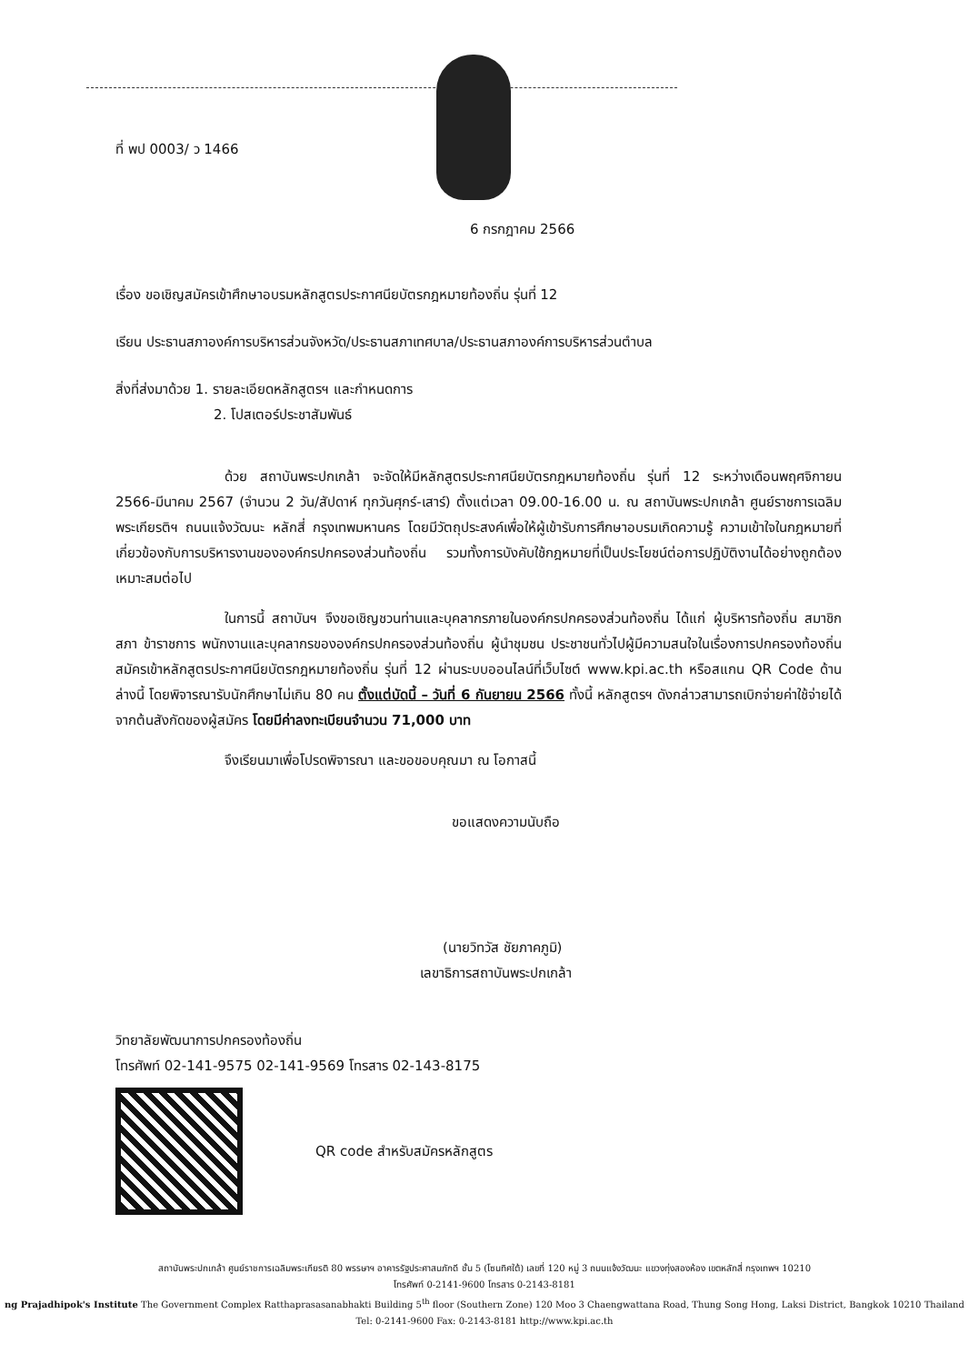ที่ พป 0003/ ว 1466
6 กรกฎาคม 2566
เรื่อง ขอเชิญสมัครเข้าศึกษาอบรมหลักสูตรประกาศนียบัตรกฎหมายท้องถิ่น รุ่นที่ 12
เรียน ประธานสภาองค์การบริหารส่วนจังหวัด/ประธานสภาเทศบาล/ประธานสภาองค์การบริหารส่วนตำบล
สิ่งที่ส่งมาด้วย 1. รายละเอียดหลักสูตรฯ และกำหนดการ
2. โปสเตอร์ประชาสัมพันธ์
ด้วย สถาบันพระปกเกล้า จะจัดให้มีหลักสูตรประกาศนียบัตรกฎหมายท้องถิ่น รุ่นที่ 12 ระหว่างเดือนพฤศจิกายน 2566-มีนาคม 2567 (จำนวน 2 วัน/สัปดาห์ ทุกวันศุกร์-เสาร์) ตั้งแต่เวลา 09.00-16.00 น. ณ สถาบันพระปกเกล้า ศูนย์ราชการเฉลิมพระเกียรติฯ ถนนแจ้งวัฒนะ หลักสี่ กรุงเทพมหานคร โดยมีวัตถุประสงค์เพื่อให้ผู้เข้ารับการศึกษาอบรมเกิดความรู้ ความเข้าใจในกฎหมายที่เกี่ยวข้องกับการบริหารงานขององค์กรปกครองส่วนท้องถิ่น รวมทั้งการบังคับใช้กฎหมายที่เป็นประโยชน์ต่อการปฏิบัติงานได้อย่างถูกต้องเหมาะสมต่อไป
ในการนี้ สถาบันฯ จึงขอเชิญชวนท่านและบุคลากรภายในองค์กรปกครองส่วนท้องถิ่น ได้แก่ ผู้บริหารท้องถิ่น สมาชิกสภา ข้าราชการ พนักงานและบุคลากรขององค์กรปกครองส่วนท้องถิ่น ผู้นำชุมชน ประชาชนทั่วไปผู้มีความสนใจในเรื่องการปกครองท้องถิ่น สมัครเข้าหลักสูตรประกาศนียบัตรกฎหมายท้องถิ่น รุ่นที่ 12 ผ่านระบบออนไลน์ที่เว็บไซต์ www.kpi.ac.th หรือสแกน QR Code ด้านล่างนี้ โดยพิจารณารับนักศึกษาไม่เกิน 80 คน ตั้งแต่บัดนี้ – วันที่ 6 กันยายน 2566 ทั้งนี้ หลักสูตรฯ ดังกล่าวสามารถเบิกจ่ายค่าใช้จ่ายได้จากต้นสังกัดของผู้สมัคร โดยมีค่าลงทะเบียนจำนวน 71,000 บาท
จึงเรียนมาเพื่อโปรดพิจารณา และขอขอบคุณมา ณ โอกาสนี้
ขอแสดงความนับถือ
(นายวิทวัส ชัยภาคภูมิ)
เลขาธิการสถาบันพระปกเกล้า
วิทยาลัยพัฒนาการปกครองท้องถิ่น
โทรศัพท์ 02-141-9575 02-141-9569 โทรสาร 02-143-8175
QR code สำหรับสมัครหลักสูตร
สถาบันพระปกเกล้า ศูนย์ราชการเฉลิมพระเกียรติ 80 พรรษาฯ อาคารรัฐประศาสนภักดี ชั้น 5 (โซนทิศใต้) เลขที่ 120 หมู่ 3 ถนนแจ้งวัฒนะ แขวงทุ่งสองห้อง เขตหลักสี่ กรุงเทพฯ 10210
โทรศัพท์ 0-2141-9600 โทรสาร 0-2143-8181
ng Prajadhipok's Institute The Government Complex Ratthaprasasanabhakti Building 5<sup>th</sup> floor (Southern Zone) 120 Moo 3 Chaengwattana Road, Thung Song Hong, Laksi District, Bangkok 10210 Thailand
Tel: 0-2141-9600 Fax: 0-2143-8181 http://www.kpi.ac.th